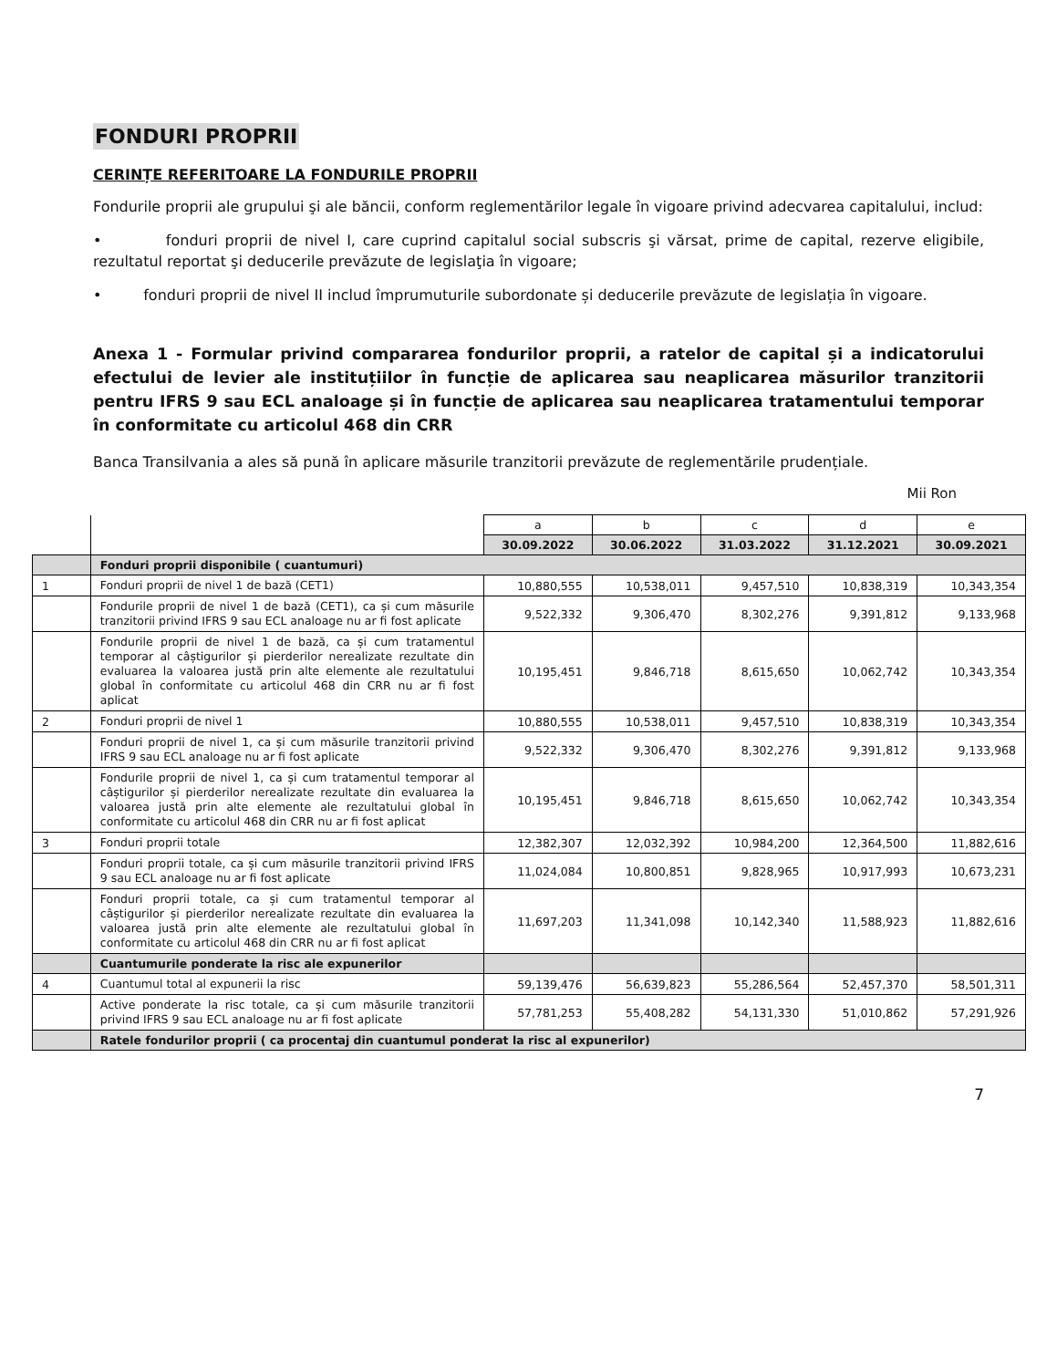FONDURI PROPRII
CERINȚE REFERITOARE LA FONDURILE PROPRII
Fondurile proprii ale grupului şi ale băncii, conform reglementărilor legale în vigoare privind adecvarea capitalului, includ:
• fonduri proprii de nivel I, care cuprind capitalul social subscris şi vărsat, prime de capital, rezerve eligibile, rezultatul reportat şi deducerile prevăzute de legislaţia în vigoare;
• fonduri proprii de nivel II includ împrumuturile subordonate și deducerile prevăzute de legislația în vigoare.
Anexa 1 - Formular privind compararea fondurilor proprii, a ratelor de capital și a indicatorului efectului de levier ale instituțiilor în funcție de aplicarea sau neaplicarea măsurilor tranzitorii pentru IFRS 9 sau ECL analoage și în funcție de aplicarea sau neaplicarea tratamentului temporar în conformitate cu articolul 468 din CRR
Banca Transilvania a ales să pună în aplicare măsurile tranzitorii prevăzute de reglementările prudențiale.
Mii Ron
| | | a | b | c | d | e |
| | | 30.09.2022 | 30.06.2022 | 31.03.2022 | 31.12.2021 | 30.09.2021 |
| | Fonduri proprii disponibile ( cuantumuri) | | | | | |
| 1 | Fonduri proprii de nivel 1 de bază (CET1) | 10,880,555 | 10,538,011 | 9,457,510 | 10,838,319 | 10,343,354 |
| | Fondurile proprii de nivel 1 de bază (CET1), ca și cum măsurile tranzitorii privind IFRS 9 sau ECL analoage nu ar fi fost aplicate | 9,522,332 | 9,306,470 | 8,302,276 | 9,391,812 | 9,133,968 |
| | Fondurile proprii de nivel 1 de bază, ca și cum tratamentul temporar al câștigurilor și pierderilor nerealizate rezultate din evaluarea la valoarea justă prin alte elemente ale rezultatului global în conformitate cu articolul 468 din CRR nu ar fi fost aplicat | 10,195,451 | 9,846,718 | 8,615,650 | 10,062,742 | 10,343,354 |
| 2 | Fonduri proprii de nivel 1 | 10,880,555 | 10,538,011 | 9,457,510 | 10,838,319 | 10,343,354 |
| | Fonduri proprii de nivel 1, ca și cum măsurile tranzitorii privind IFRS 9 sau ECL analoage nu ar fi fost aplicate | 9,522,332 | 9,306,470 | 8,302,276 | 9,391,812 | 9,133,968 |
| | Fondurile proprii de nivel 1, ca și cum tratamentul temporar al câștigurilor și pierderilor nerealizate rezultate din evaluarea la valoarea justă prin alte elemente ale rezultatului global în conformitate cu articolul 468 din CRR nu ar fi fost aplicat | 10,195,451 | 9,846,718 | 8,615,650 | 10,062,742 | 10,343,354 |
| 3 | Fonduri proprii totale | 12,382,307 | 12,032,392 | 10,984,200 | 12,364,500 | 11,882,616 |
| | Fonduri proprii totale, ca și cum măsurile tranzitorii privind IFRS 9 sau ECL analoage nu ar fi fost aplicate | 11,024,084 | 10,800,851 | 9,828,965 | 10,917,993 | 10,673,231 |
| | Fonduri proprii totale, ca și cum tratamentul temporar al câștigurilor și pierderilor nerealizate rezultate din evaluarea la valoarea justă prin alte elemente ale rezultatului global în conformitate cu articolul 468 din CRR nu ar fi fost aplicat | 11,697,203 | 11,341,098 | 10,142,340 | 11,588,923 | 11,882,616 |
| | Cuantumurile ponderate la risc ale expunerilor | | | | | |
| 4 | Cuantumul total al expunerii la risc | 59,139,476 | 56,639,823 | 55,286,564 | 52,457,370 | 58,501,311 |
| | Active ponderate la risc totale, ca și cum măsurile tranzitorii privind IFRS 9 sau ECL analoage nu ar fi fost aplicate | 57,781,253 | 55,408,282 | 54,131,330 | 51,010,862 | 57,291,926 |
| | Ratele fondurilor proprii ( ca procentaj din cuantumul ponderat la risc al expunerilor) | | | | | |
7